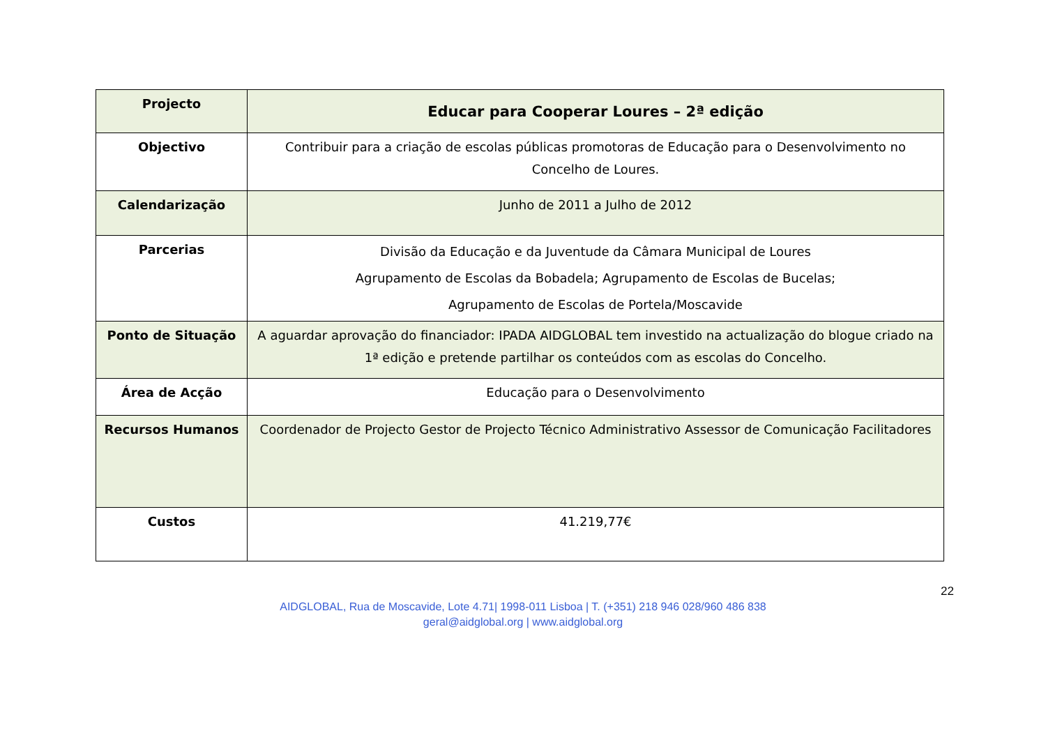| Projecto | Educar para Cooperar Loures – 2ª edição |
| Objectivo | Contribuir para a criação de escolas públicas promotoras de Educação para o Desenvolvimento no Concelho de Loures. |
| Calendarização | Junho de 2011 a Julho de 2012 |
| Parcerias | Divisão da Educação e da Juventude da Câmara Municipal de Loures Agrupamento de Escolas da Bobadela; Agrupamento de Escolas de Bucelas; Agrupamento de Escolas de Portela/Moscavide |
| Ponto de Situação | A aguardar aprovação do financiador: IPADA AIDGLOBAL tem investido na actualização do blogue criado na 1ª edição e pretende partilhar os conteúdos com as escolas do Concelho. |
| Área de Acção | Educação para o Desenvolvimento |
| Recursos Humanos | Coordenador de Projecto Gestor de Projecto Técnico Administrativo Assessor de Comunicação Facilitadores |
| Custos | 41.219,77€ |
22
AIDGLOBAL, Rua de Moscavide, Lote 4.71| 1998-011 Lisboa | T. (+351) 218 946 028/960 486 838
geral@aidglobal.org | www.aidglobal.org